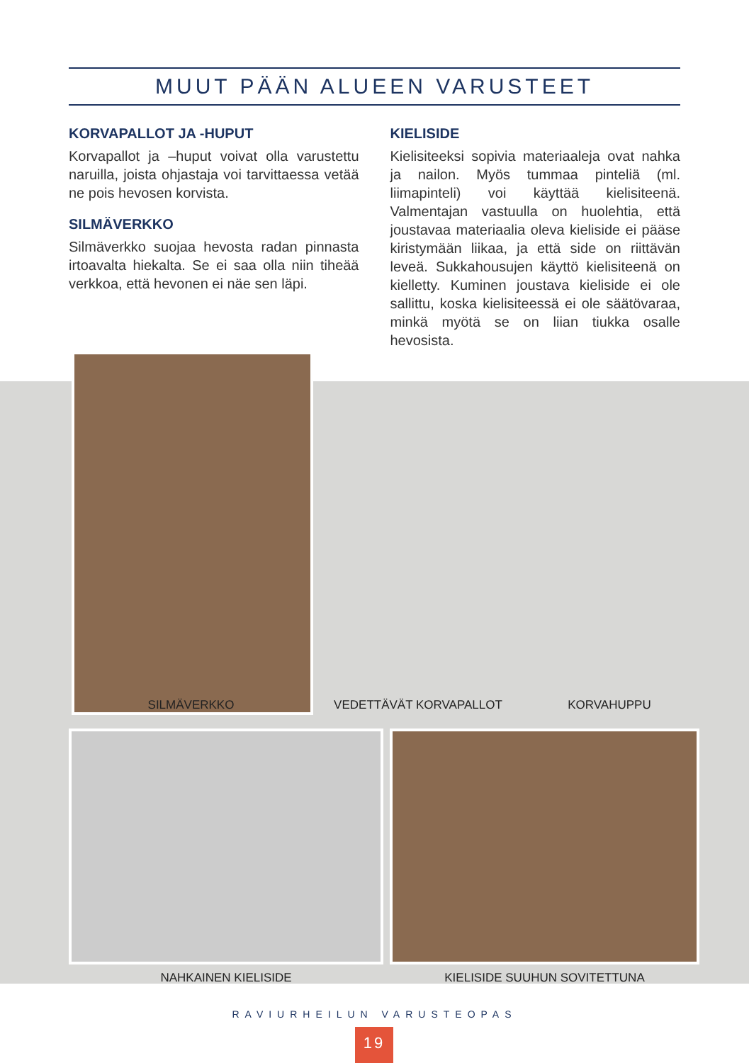MUUT PÄÄN ALUEEN VARUSTEET
KORVAPALLOT JA -HUPUT
Korvapallot ja –huput voivat olla varustettu naruilla, joista ohjastaja voi tarvittaessa vetää ne pois hevosen korvista.
SILMÄVERKKO
Silmäverkko suojaa hevosta radan pinnasta irtoavalta hiekalta. Se ei saa olla niin tiheää verkkoa, että hevonen ei näe sen läpi.
KIELISIDE
Kielisiteeksi sopivia materiaaleja ovat nahka ja nailon. Myös tummaa pinteliä (ml. liimapinteli) voi käyttää kielisiteenä. Valmentajan vastuulla on huolehtia, että joustavaa materiaalia oleva kieliside ei pääse kiristymään liikaa, ja että side on riittävän leveä. Sukkahousujen käyttö kielisiteenä on kielletty. Kuminen joustava kieliside ei ole sallittu, koska kielisiteessä ei ole säätövaraa, minkä myötä se on liian tiukka osalle hevosista.
SILMÄVERKKO VEDETTÄVÄT KORVAPALLOT KORVAHUPPU
NAHKAINEN KIELISIDE KIELISIDE SUUHUN SOVITETTUNA
RAVIURHEILUN VARUSTEOPAS
19